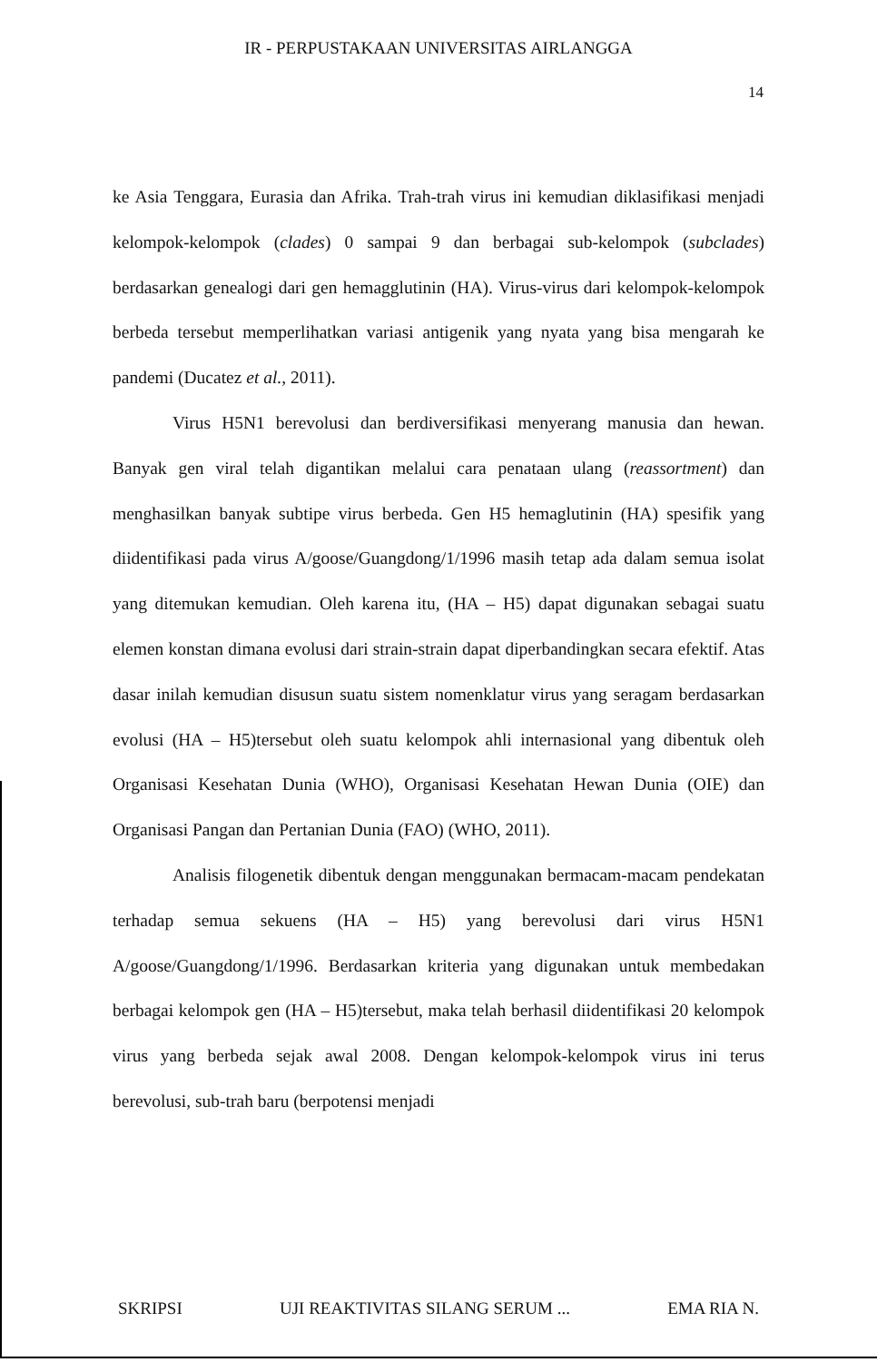IR - PERPUSTAKAAN UNIVERSITAS AIRLANGGA
14
ke Asia Tenggara, Eurasia dan Afrika. Trah-trah virus ini kemudian diklasifikasi menjadi kelompok-kelompok (clades) 0 sampai 9 dan berbagai sub-kelompok (subclades) berdasarkan genealogi dari gen hemagglutinin (HA). Virus-virus dari kelompok-kelompok berbeda tersebut memperlihatkan variasi antigenik yang nyata yang bisa mengarah ke pandemi (Ducatez et al., 2011).
Virus H5N1 berevolusi dan berdiversifikasi menyerang manusia dan hewan. Banyak gen viral telah digantikan melalui cara penataan ulang (reassortment) dan menghasilkan banyak subtipe virus berbeda. Gen H5 hemaglutinin (HA) spesifik yang diidentifikasi pada virus A/goose/Guangdong/1/1996 masih tetap ada dalam semua isolat yang ditemukan kemudian. Oleh karena itu, (HA – H5) dapat digunakan sebagai suatu elemen konstan dimana evolusi dari strain-strain dapat diperbandingkan secara efektif. Atas dasar inilah kemudian disusun suatu sistem nomenklatur virus yang seragam berdasarkan evolusi (HA – H5)tersebut oleh suatu kelompok ahli internasional yang dibentuk oleh Organisasi Kesehatan Dunia (WHO), Organisasi Kesehatan Hewan Dunia (OIE) dan Organisasi Pangan dan Pertanian Dunia (FAO) (WHO, 2011).
Analisis filogenetik dibentuk dengan menggunakan bermacam-macam pendekatan terhadap semua sekuens (HA – H5) yang berevolusi dari virus H5N1 A/goose/Guangdong/1/1996. Berdasarkan kriteria yang digunakan untuk membedakan berbagai kelompok gen (HA – H5)tersebut, maka telah berhasil diidentifikasi 20 kelompok virus yang berbeda sejak awal 2008. Dengan kelompok-kelompok virus ini terus berevolusi, sub-trah baru (berpotensi menjadi
SKRIPSI UJI REAKTIVITAS SILANG SERUM ... EMA RIA N.